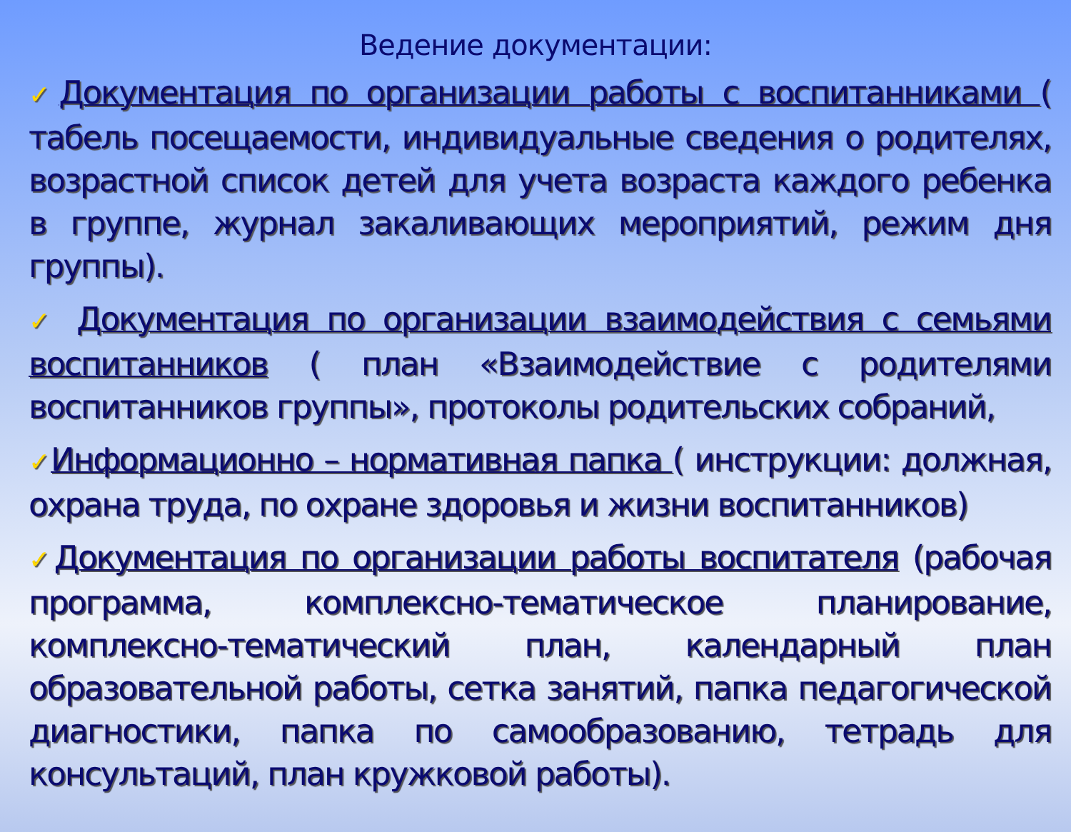Ведение документации:
✓Документация по организации работы с воспитанниками ( табель посещаемости, индивидуальные сведения о родителях, возрастной список детей для учета возраста каждого ребенка в группе, журнал закаливающих мероприятий, режим дня группы).
✓ Документация по организации взаимодействия с семьями воспитанников ( план «Взаимодействие с родителями воспитанников группы», протоколы родительских собраний,
✓Информационно – нормативная папка ( инструкции: должная, охрана труда, по охране здоровья и жизни воспитанников)
✓Документация по организации работы воспитателя (рабочая программа, комплексно-тематическое планирование, комплексно-тематический план, календарный план образовательной работы, сетка занятий, папка педагогической диагностики, папка по самообразованию, тетрадь для консультаций, план кружковой работы).